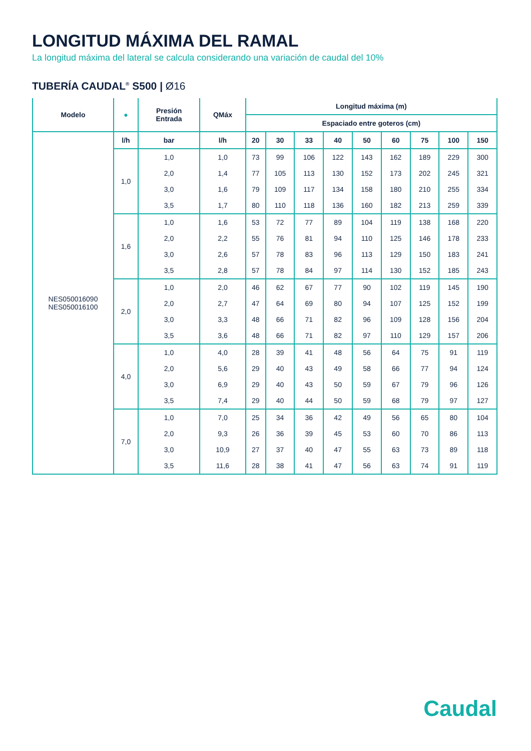LONGITUD MÁXIMA DEL RAMAL
La longitud máxima del lateral se calcula considerando una variación de caudal del 10%
TUBERÍA CAUDAL<sup>®</sup> S500 | Ø16
| Modelo | ● | Presión Entrada | QMáx | Longitud máxima (m) | | | | | | | | |
| --- | --- | --- | --- | --- | --- | --- | --- | --- | --- | --- | --- | --- |
| | | | | Espaciado entre goteros (cm) | | | | | | | | |
| NES050016090 NES050016100 | l/h | bar | l/h | 20 | 30 | 33 | 40 | 50 | 60 | 75 | 100 | 150 |
| | 1,0 | 1,0 | 1,0 | 73 | 99 | 106 | 122 | 143 | 162 | 189 | 229 | 300 |
| | | 2,0 | 1,4 | 77 | 105 | 113 | 130 | 152 | 173 | 202 | 245 | 321 |
| | | 3,0 | 1,6 | 79 | 109 | 117 | 134 | 158 | 180 | 210 | 255 | 334 |
| | | 3,5 | 1,7 | 80 | 110 | 118 | 136 | 160 | 182 | 213 | 259 | 339 |
| | 1,6 | 1,0 | 1,6 | 53 | 72 | 77 | 89 | 104 | 119 | 138 | 168 | 220 |
| | | 2,0 | 2,2 | 55 | 76 | 81 | 94 | 110 | 125 | 146 | 178 | 233 |
| | | 3,0 | 2,6 | 57 | 78 | 83 | 96 | 113 | 129 | 150 | 183 | 241 |
| | | 3,5 | 2,8 | 57 | 78 | 84 | 97 | 114 | 130 | 152 | 185 | 243 |
| | 2,0 | 1,0 | 2,0 | 46 | 62 | 67 | 77 | 90 | 102 | 119 | 145 | 190 |
| | | 2,0 | 2,7 | 47 | 64 | 69 | 80 | 94 | 107 | 125 | 152 | 199 |
| | | 3,0 | 3,3 | 48 | 66 | 71 | 82 | 96 | 109 | 128 | 156 | 204 |
| | | 3,5 | 3,6 | 48 | 66 | 71 | 82 | 97 | 110 | 129 | 157 | 206 |
| | 4,0 | 1,0 | 4,0 | 28 | 39 | 41 | 48 | 56 | 64 | 75 | 91 | 119 |
| | | 2,0 | 5,6 | 29 | 40 | 43 | 49 | 58 | 66 | 77 | 94 | 124 |
| | | 3,0 | 6,9 | 29 | 40 | 43 | 50 | 59 | 67 | 79 | 96 | 126 |
| | | 3,5 | 7,4 | 29 | 40 | 44 | 50 | 59 | 68 | 79 | 97 | 127 |
| | 7,0 | 1,0 | 7,0 | 25 | 34 | 36 | 42 | 49 | 56 | 65 | 80 | 104 |
| | | 2,0 | 9,3 | 26 | 36 | 39 | 45 | 53 | 60 | 70 | 86 | 113 |
| | | 3,0 | 10,9 | 27 | 37 | 40 | 47 | 55 | 63 | 73 | 89 | 118 |
| | | 3,5 | 11,6 | 28 | 38 | 41 | 47 | 56 | 63 | 74 | 91 | 119 |
Caudal